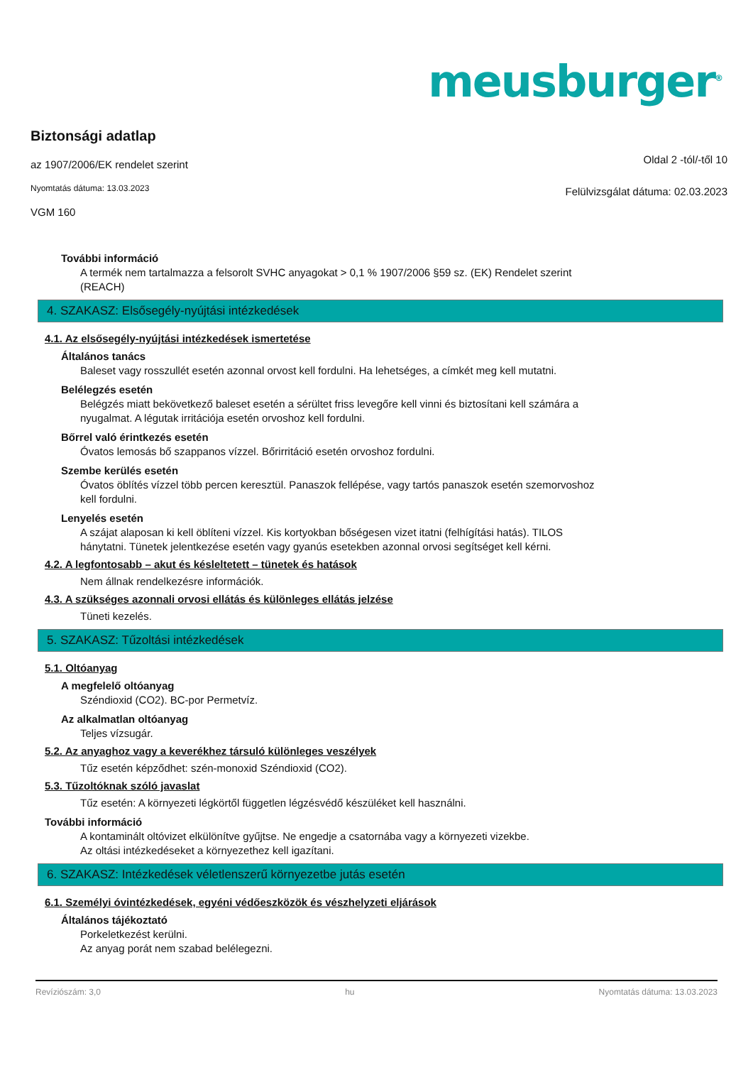meusburger<sup>®</sup>
Biztonsági adatlap
az 1907/2006/EK rendelet szerint
Nyomtatás dátuma: 13.03.2023
VGM 160
Oldal 2 -tól/-től 10
Felülvizsgálat dátuma: 02.03.2023
További információ
A termék nem tartalmazza a felsorolt SVHC anyagokat > 0,1 % 1907/2006 §59 sz. (EK) Rendelet szerint
(REACH)
4. SZAKASZ: Elsősegély-nyújtási intézkedések
4.1. Az elsősegély-nyújtási intézkedések ismertetése
Általános tanács
Baleset vagy rosszullét esetén azonnal orvost kell fordulni. Ha lehetséges, a címkét meg kell mutatni.
Belélegzés esetén
Belégzés miatt bekövetkező baleset esetén a sérültet friss levegőre kell vinni és biztosítani kell számára a
nyugalmat. A légutak irritációja esetén orvoshoz kell fordulni.
Bőrrel való érintkezés esetén
Óvatos lemosás bő szappanos vízzel. Bőrirritáció esetén orvoshoz fordulni.
Szembe kerülés esetén
Óvatos öblítés vízzel több percen keresztül. Panaszok fellépése, vagy tartós panaszok esetén szemorvoshoz
kell fordulni.
Lenyelés esetén
A szájat alaposan ki kell öblíteni vízzel. Kis kortyokban bőségesen vizet itatni (felhígítási hatás). TILOS
hánytatni. Tünetek jelentkezése esetén vagy gyanús esetekben azonnal orvosi segítséget kell kérni.
4.2. A legfontosabb – akut és késleltetett – tünetek és hatások
Nem állnak rendelkezésre információk.
4.3. A szükséges azonnali orvosi ellátás és különleges ellátás jelzése
Tüneti kezelés.
5. SZAKASZ: Tűzoltási intézkedések
5.1. Oltóanyag
A megfelelő oltóanyag
Széndioxid (CO2). BC-por Permetvíz.
Az alkalmatlan oltóanyag
Teljes vízsugár.
5.2. Az anyaghoz vagy a keverékhez társuló különleges veszélyek
Tűz esetén képződhet: szén-monoxid Széndioxid (CO2).
5.3. Tűzoltóknak szóló javaslat
Tűz esetén: A környezeti légkörtől független légzésvédő készüléket kell használni.
További információ
A kontaminált oltóvizet elkülönítve gyűjtse. Ne engedje a csatornába vagy a környezeti vizekbe.
Az oltási intézkedéseket a környezethez kell igazítani.
6. SZAKASZ: Intézkedések véletlenszerű környezetbe jutás esetén
6.1. Személyi óvintézkedések, egyéni védőeszközök és vészhelyzeti eljárások
Általános tájékoztató
Porkeletkezést kerülni.
Az anyag porát nem szabad belélegezni.
Revíziószám: 3,0 hu Nyomtatás dátuma: 13.03.2023